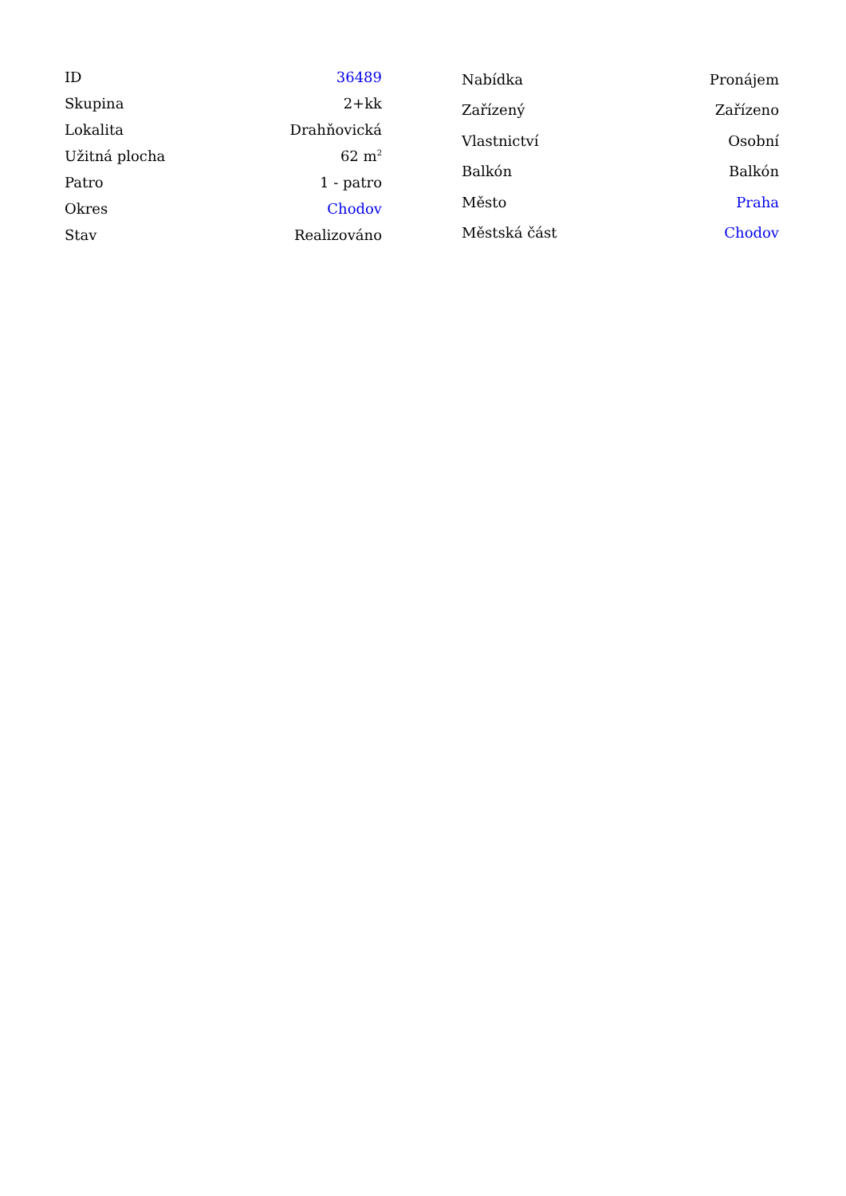| ID | 36489 |
| Skupina | 2+kk |
| Lokalita | Drahňovická |
| Užitná plocha | 62 m<sup>2</sup> |
| Patro | 1 - patro |
| Okres | Chodov |
| Stav | Realizováno |
| Nabídka | Pronájem |
| Zařízený | Zařízeno |
| Vlastnictví | Osobní |
| Balkón | Balkón |
| Město | Praha |
| Městská část | Chodov |